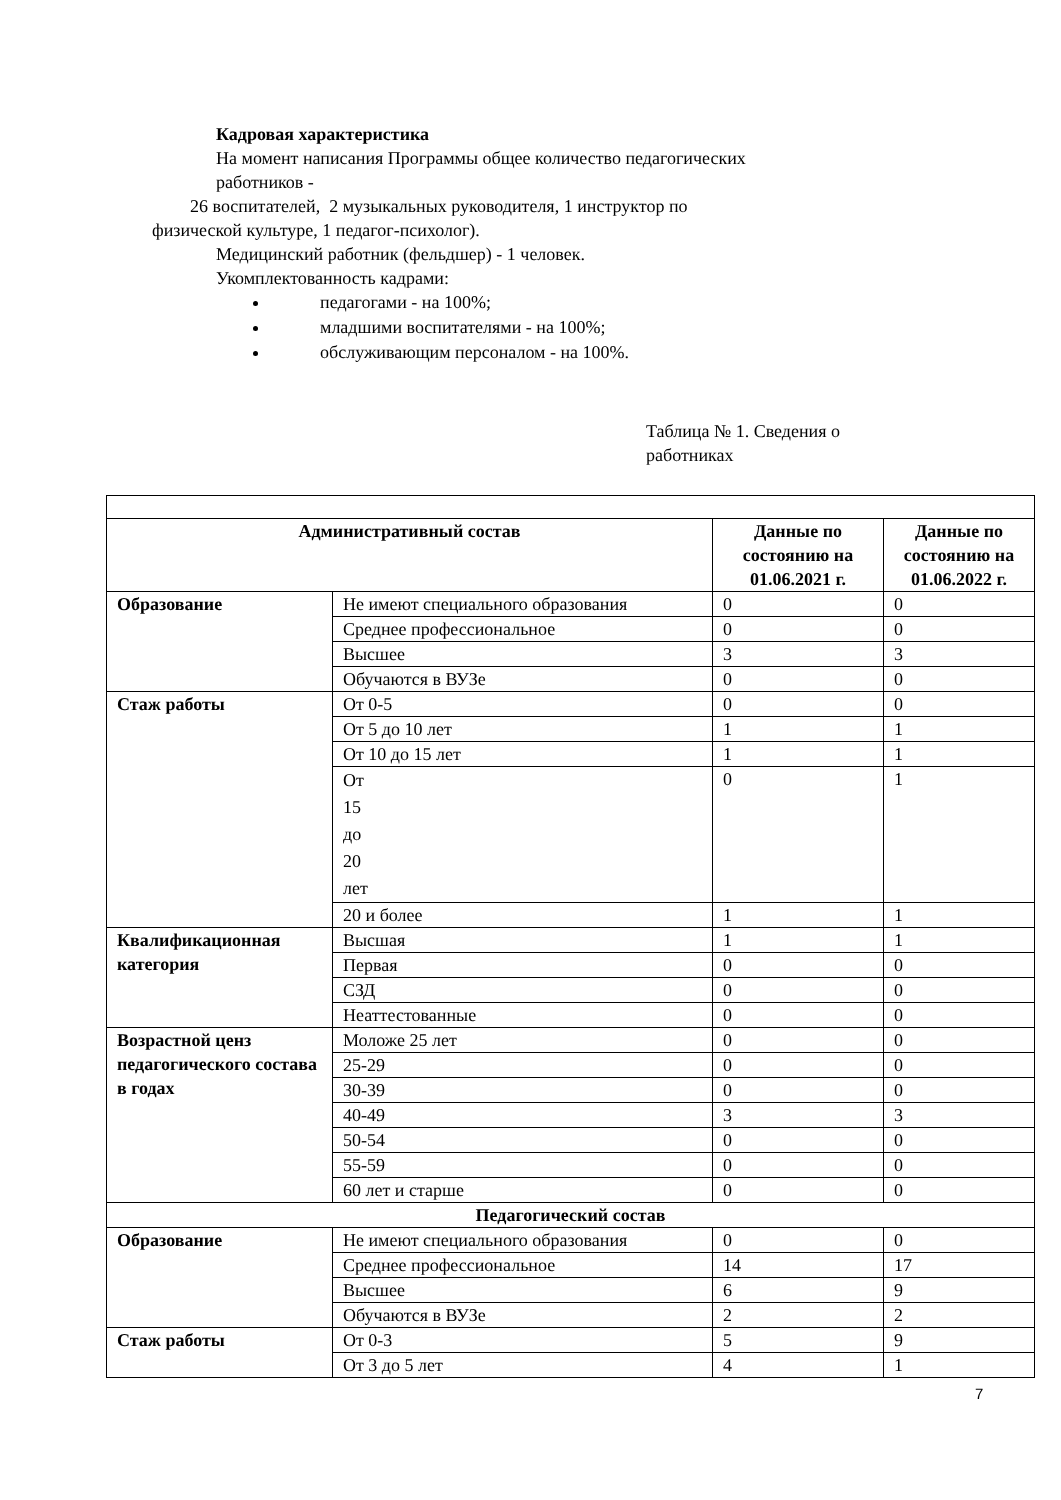Кадровая характеристика
На момент написания Программы общее количество педагогических
работников -
26 воспитателей, 2 музыкальных руководителя, 1 инструктор по
физической культуре, 1 педагог-психолог).
Медицинский работник (фельдшер) - 1 человек.
Укомплектованность кадрами:
педагогами - на 100%;
младшими воспитателями - на 100%;
обслуживающим персоналом - на 100%.
Таблица № 1. Сведения о работниках
| Административный состав | | Данные по состоянию на 01.06.2021 г. | Данные по состоянию на 01.06.2022 г. |
| --- | --- | --- | --- |
| Образование | Не имеют специального образования | 0 | 0 |
| | Среднее профессиональное | 0 | 0 |
| | Высшее | 3 | 3 |
| | Обучаются в ВУЗе | 0 | 0 |
| Стаж работы | От 0-5 | 0 | 0 |
| | От 5 до 10 лет | 1 | 1 |
| | От 10 до 15 лет | 1 | 1 |
| | От 15 до 20 лет | 0 | 1 |
| | 20 и более | 1 | 1 |
| Квалификационная категория | Высшая | 1 | 1 |
| | Первая | 0 | 0 |
| | СЗД | 0 | 0 |
| | Неаттестованные | 0 | 0 |
| Возрастной ценз педагогического состава в годах | Моложе 25 лет | 0 | 0 |
| | 25-29 | 0 | 0 |
| | 30-39 | 0 | 0 |
| | 40-49 | 3 | 3 |
| | 50-54 | 0 | 0 |
| | 55-59 | 0 | 0 |
| | 60 лет и старше | 0 | 0 |
| Педагогический состав | | | |
| Образование | Не имеют специального образования | 0 | 0 |
| | Среднее профессиональное | 14 | 17 |
| | Высшее | 6 | 9 |
| | Обучаются в ВУЗе | 2 | 2 |
| Стаж работы | От 0-3 | 5 | 9 |
| | От 3 до 5 лет | 4 | 1 |
7